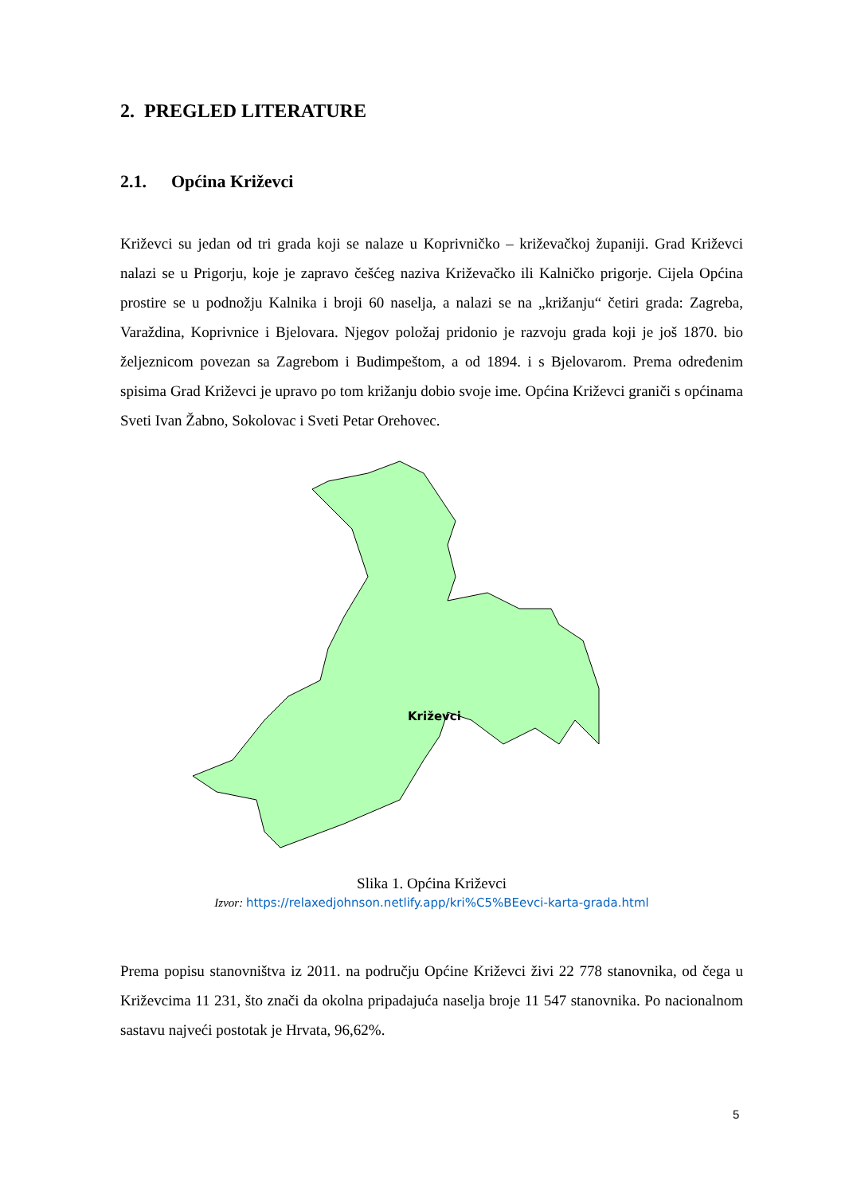2. PREGLED LITERATURE
2.1. Općina Križevci
Križevci su jedan od tri grada koji se nalaze u Koprivničko – križevačkoj županiji. Grad Križevci nalazi se u Prigorju, koje je zapravo češćeg naziva Križevačko ili Kalničko prigorje. Cijela Općina prostire se u podnožju Kalnika i broji 60 naselja, a nalazi se na „križanju“ četiri grada: Zagreba, Varaždina, Koprivnice i Bjelovara. Njegov položaj pridonio je razvoju grada koji je još 1870. bio željeznicom povezan sa Zagrebom i Budimpeštom, a od 1894. i s Bjelovarom. Prema određenim spisima Grad Križevci je upravo po tom križanju dobio svoje ime. Općina Križevci graniči s općinama Sveti Ivan Žabno, Sokolovac i Sveti Petar Orehovec.
Križevci
Slika 1. Općina Križevci
Izvor: https://relaxedjohnson.netlify.app/kri%C5%BEevci-karta-grada.html
Prema popisu stanovništva iz 2011. na području Općine Križevci živi 22 778 stanovnika, od čega u Križevcima 11 231, što znači da okolna pripadajuća naselja broje 11 547 stanovnika. Po nacionalnom sastavu najveći postotak je Hrvata, 96,62%.
5